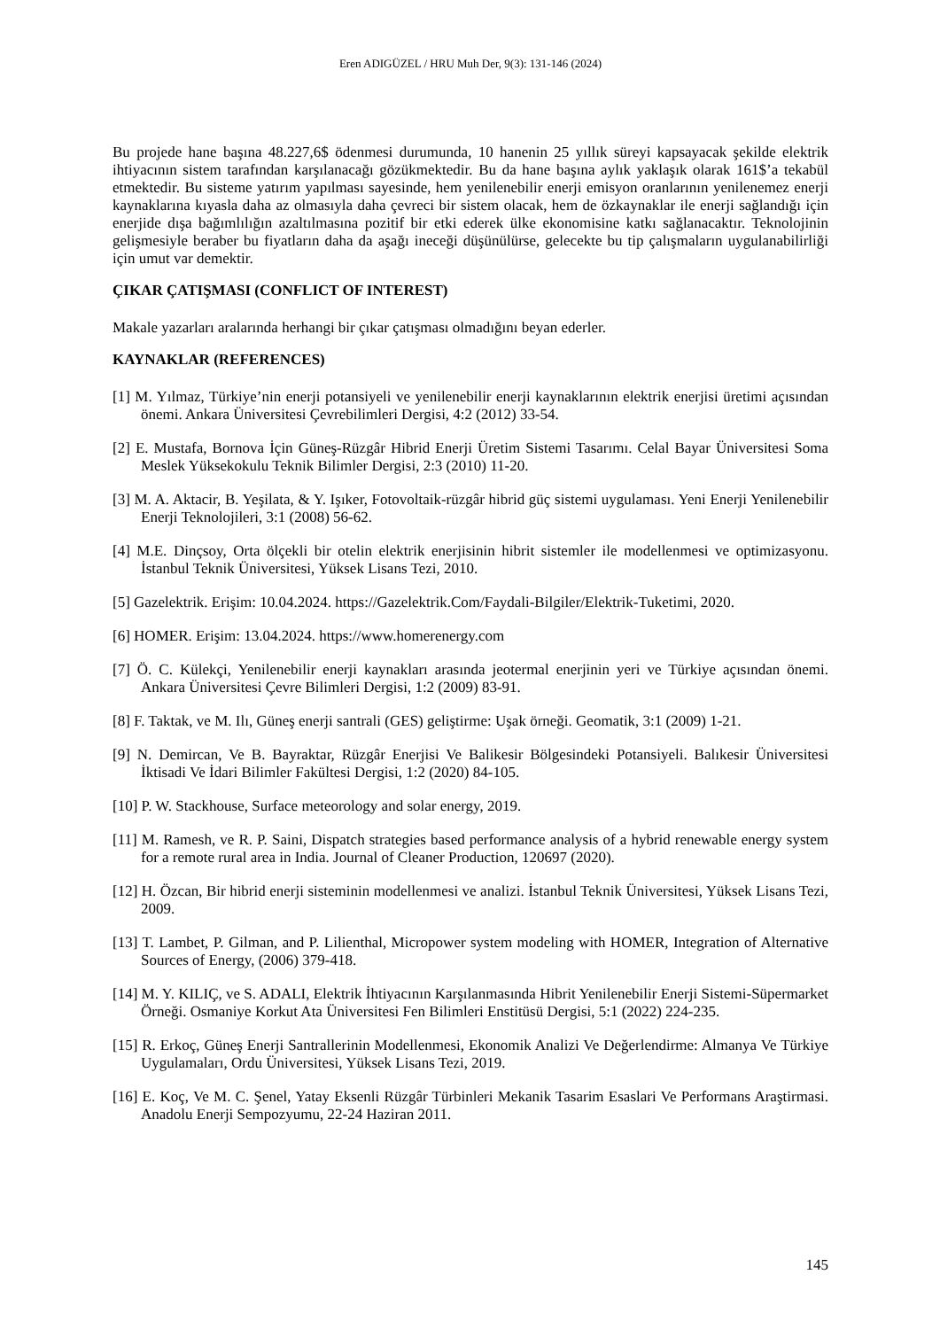Eren ADIGÜZEL / HRU Muh Der, 9(3): 131-146 (2024)
Bu projede hane başına 48.227,6$ ödenmesi durumunda, 10 hanenin 25 yıllık süreyi kapsayacak şekilde elektrik ihtiyacının sistem tarafından karşılanacağı gözükmektedir. Bu da hane başına aylık yaklaşık olarak 161$’a tekabül etmektedir. Bu sisteme yatırım yapılması sayesinde, hem yenilenebilir enerji emisyon oranlarının yenilenemez enerji kaynaklarına kıyasla daha az olmasıyla daha çevreci bir sistem olacak, hem de özkaynaklar ile enerji sağlandığı için enerjide dışa bağımlılığın azaltılmasına pozitif bir etki ederek ülke ekonomisine katkı sağlanacaktır. Teknolojinin gelişmesiyle beraber bu fiyatların daha da aşağı ineceği düşünülürse, gelecekte bu tip çalışmaların uygulanabilirliği için umut var demektir.
ÇIKAR ÇATIŞMASI (CONFLICT OF INTEREST)
Makale yazarları aralarında herhangi bir çıkar çatışması olmadığını beyan ederler.
KAYNAKLAR (REFERENCES)
[1] M. Yılmaz, Türkiye’nin enerji potansiyeli ve yenilenebilir enerji kaynaklarının elektrik enerjisi üretimi açısından önemi. Ankara Üniversitesi Çevrebilimleri Dergisi, 4:2 (2012) 33-54.
[2] E. Mustafa, Bornova İçin Güneş-Rüzgâr Hibrid Enerji Üretim Sistemi Tasarımı. Celal Bayar Üniversitesi Soma Meslek Yüksekokulu Teknik Bilimler Dergisi, 2:3 (2010) 11-20.
[3] M. A. Aktacir, B. Yeşilata, & Y. Işıker, Fotovoltaik-rüzgâr hibrid güç sistemi uygulaması. Yeni Enerji Yenilenebilir Enerji Teknolojileri, 3:1 (2008) 56-62.
[4] M.E. Dinçsoy, Orta ölçekli bir otelin elektrik enerjisinin hibrit sistemler ile modellenmesi ve optimizasyonu. İstanbul Teknik Üniversitesi, Yüksek Lisans Tezi, 2010.
[5] Gazelektrik. Erişim: 10.04.2024. https://Gazelektrik.Com/Faydali-Bilgiler/Elektrik-Tuketimi, 2020.
[6] HOMER. Erişim: 13.04.2024. https://www.homerenergy.com
[7] Ö. C. Külekçi, Yenilenebilir enerji kaynakları arasında jeotermal enerjinin yeri ve Türkiye açısından önemi. Ankara Üniversitesi Çevre Bilimleri Dergisi, 1:2 (2009) 83-91.
[8] F. Taktak, ve M. Ilı, Güneş enerji santrali (GES) geliştirme: Uşak örneği. Geomatik, 3:1 (2009) 1-21.
[9] N. Demircan, Ve B. Bayraktar, Rüzgâr Enerjisi Ve Balikesir Bölgesindeki Potansiyeli. Balıkesir Üniversitesi İktisadi Ve İdari Bilimler Fakültesi Dergisi, 1:2 (2020) 84-105.
[10] P. W. Stackhouse, Surface meteorology and solar energy, 2019.
[11] M. Ramesh, ve R. P. Saini, Dispatch strategies based performance analysis of a hybrid renewable energy system for a remote rural area in India. Journal of Cleaner Production, 120697 (2020).
[12] H. Özcan, Bir hibrid enerji sisteminin modellenmesi ve analizi. İstanbul Teknik Üniversitesi, Yüksek Lisans Tezi, 2009.
[13] T. Lambet, P. Gilman, and P. Lilienthal, Micropower system modeling with HOMER, Integration of Alternative Sources of Energy, (2006) 379-418.
[14] M. Y. KILIÇ, ve S. ADALI, Elektrik İhtiyacının Karşılanmasında Hibrit Yenilenebilir Enerji Sistemi-Süpermarket Örneği. Osmaniye Korkut Ata Üniversitesi Fen Bilimleri Enstitüsü Dergisi, 5:1 (2022) 224-235.
[15] R. Erkoç, Güneş Enerji Santrallerinin Modellenmesi, Ekonomik Analizi Ve Değerlendirme: Almanya Ve Türkiye Uygulamaları, Ordu Üniversitesi, Yüksek Lisans Tezi, 2019.
[16] E. Koç, Ve M. C. Şenel, Yatay Eksenli Rüzgâr Türbinleri Mekanik Tasarim Esaslari Ve Performans Araştirmasi. Anadolu Enerji Sempozyumu, 22-24 Haziran 2011.
145